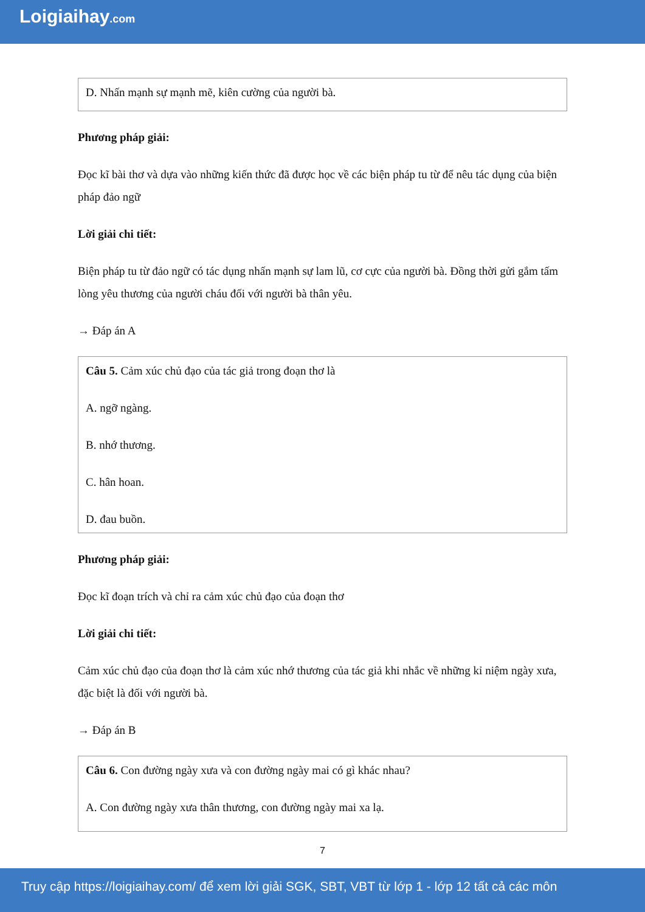Loigiaihay.com
D. Nhấn mạnh sự mạnh mẽ, kiên cường của người bà.
Phương pháp giải:
Đọc kĩ bài thơ và dựa vào những kiến thức đã được học về các biện pháp tu từ để nêu tác dụng của biện pháp đảo ngữ
Lời giải chi tiết:
Biện pháp tu từ đảo ngữ có tác dụng nhấn mạnh sự lam lũ, cơ cực của người bà. Đồng thời gửi gắm tấm lòng yêu thương của người cháu đối với người bà thân yêu.
→ Đáp án A
Câu 5. Cảm xúc chủ đạo của tác giả trong đoạn thơ là
A. ngỡ ngàng.
B. nhớ thương.
C. hân hoan.
D. đau buồn.
Phương pháp giải:
Đọc kĩ đoạn trích và chỉ ra cảm xúc chủ đạo của đoạn thơ
Lời giải chi tiết:
Cảm xúc chủ đạo của đoạn thơ là cảm xúc nhớ thương của tác giả khi nhắc về những kỉ niệm ngày xưa, đặc biệt là đối với người bà.
→ Đáp án B
Câu 6. Con đường ngày xưa và con đường ngày mai có gì khác nhau?
A. Con đường ngày xưa thân thương, con đường ngày mai xa lạ.
7
Truy cập https://loigiaihay.com/ để xem lời giải SGK, SBT, VBT từ lớp 1 - lớp 12 tất cả các môn